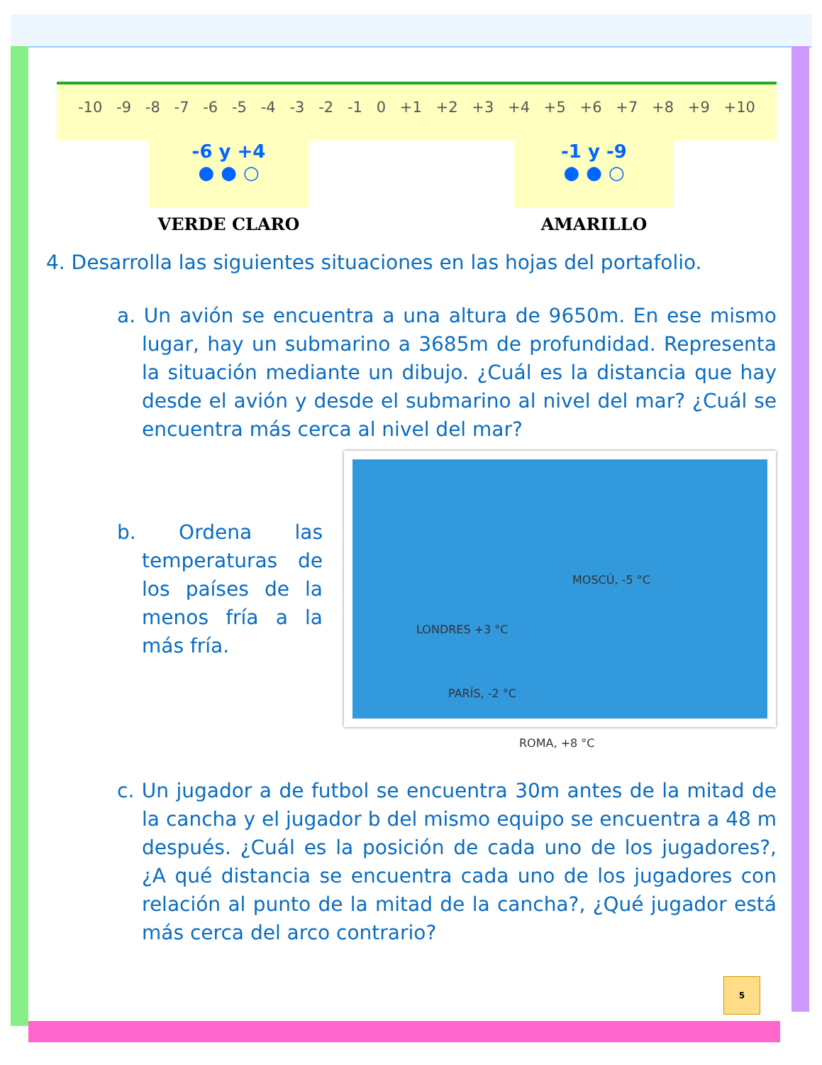-10 -9 -8 -7 -6 -5 -4 -3 -2 -1 0 +1 +2 +3 +4 +5 +6 +7 +8 +9 +10
-6 y +4
● ● ○
VERDE CLARO
-1 y -9
● ● ○
AMARILLO
4. Desarrolla las siguientes situaciones en las hojas del portafolio.
a. Un avión se encuentra a una altura de 9650m. En ese mismo lugar, hay un submarino a 3685m de profundidad. Representa la situación mediante un dibujo. ¿Cuál es la distancia que hay desde el avión y desde el submarino al nivel del mar? ¿Cuál se encuentra más cerca al nivel del mar?
b. Ordena las temperaturas de los países de la menos fría a la más fría.
MOSCÚ, -5 °C
LONDRES +3 °C
PARÍS, -2 °C
ROMA, +8 °C
c. Un jugador a de futbol se encuentra 30m antes de la mitad de la cancha y el jugador b del mismo equipo se encuentra a 48 m después. ¿Cuál es la posición de cada uno de los jugadores?, ¿A qué distancia se encuentra cada uno de los jugadores con relación al punto de la mitad de la cancha?, ¿Qué jugador está más cerca del arco contrario?
5